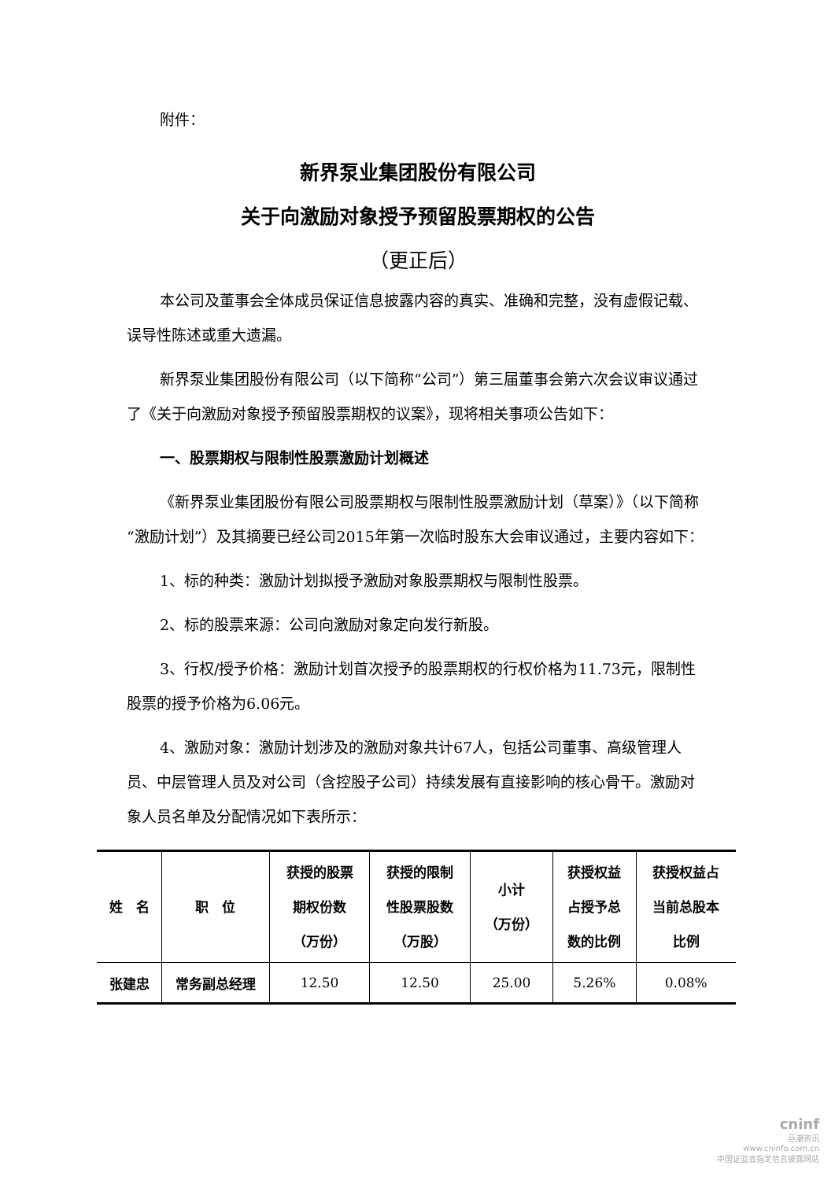附件：
新界泵业集团股份有限公司
关于向激励对象授予预留股票期权的公告
（更正后）
本公司及董事会全体成员保证信息披露内容的真实、准确和完整，没有虚假记载、误导性陈述或重大遗漏。
新界泵业集团股份有限公司（以下简称“公司”）第三届董事会第六次会议审议通过了《关于向激励对象授予预留股票期权的议案》，现将相关事项公告如下：
一、股票期权与限制性股票激励计划概述
《新界泵业集团股份有限公司股票期权与限制性股票激励计划（草案）》（以下简称“激励计划”）及其摘要已经公司2015年第一次临时股东大会审议通过，主要内容如下：
1、标的种类：激励计划拟授予激励对象股票期权与限制性股票。
2、标的股票来源：公司向激励对象定向发行新股。
3、行权/授予价格：激励计划首次授予的股票期权的行权价格为11.73元，限制性股票的授予价格为6.06元。
4、激励对象：激励计划涉及的激励对象共计67人，包括公司董事、高级管理人员、中层管理人员及对公司（含控股子公司）持续发展有直接影响的核心骨干。激励对象人员名单及分配情况如下表所示：
| 姓 名 | 职 位 | 获授的股票 期权份数 （万份） | 获授的限制 性股票股数 （万股） | 小计 （万份） | 获授权益 占授予总 数的比例 | 获授权益占 当前总股本 比例 |
| --- | --- | --- | --- | --- | --- | --- |
| 张建忠 | 常务副总经理 | 12.50 | 12.50 | 25.00 | 5.26% | 0.08% |
cninf
巨潮资讯
www.cninfo.com.cn
中国证监会指定信息披露网站